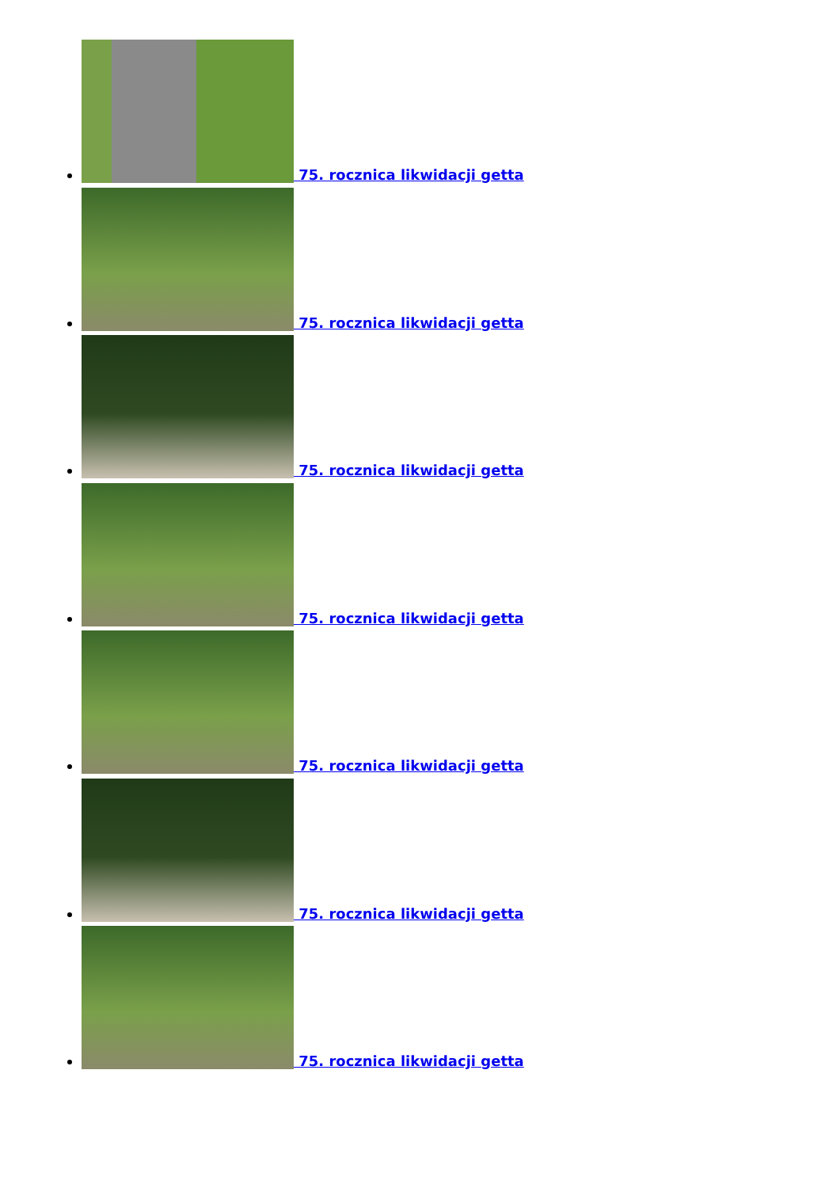75. rocznica likwidacji getta
75. rocznica likwidacji getta
75. rocznica likwidacji getta
75. rocznica likwidacji getta
75. rocznica likwidacji getta
75. rocznica likwidacji getta
75. rocznica likwidacji getta